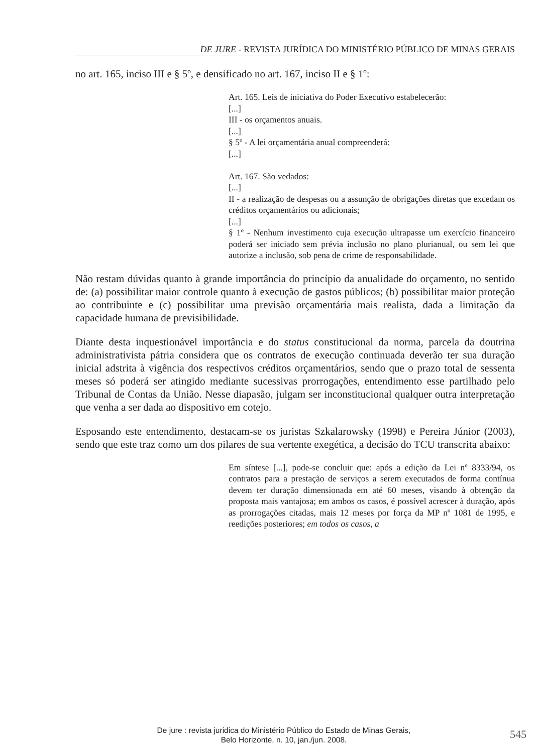DE JURE - REVISTA JURÍDICA DO MINISTÉRIO PÚBLICO DE MINAS GERAIS
no art. 165, inciso III e § 5º, e densificado no art. 167, inciso II e § 1º:
Art. 165. Leis de iniciativa do Poder Executivo estabelecerão:
[...]
III - os orçamentos anuais.
[...]
§ 5º - A lei orçamentária anual compreenderá:
[...]
Art. 167. São vedados:
[...]
II - a realização de despesas ou a assunção de obrigações diretas que excedam os créditos orçamentários ou adicionais;
[...]
§ 1º - Nenhum investimento cuja execução ultrapasse um exercício financeiro poderá ser iniciado sem prévia inclusão no plano plurianual, ou sem lei que autorize a inclusão, sob pena de crime de responsabilidade.
Não restam dúvidas quanto à grande importância do princípio da anualidade do orçamento, no sentido de: (a) possibilitar maior controle quanto à execução de gastos públicos; (b) possibilitar maior proteção ao contribuinte e (c) possibilitar uma previsão orçamentária mais realista, dada a limitação da capacidade humana de previsibilidade.
Diante desta inquestionável importância e do status constitucional da norma, parcela da doutrina administrativista pátria considera que os contratos de execução continuada deverão ter sua duração inicial adstrita à vigência dos respectivos créditos orçamentários, sendo que o prazo total de sessenta meses só poderá ser atingido mediante sucessivas prorrogações, entendimento esse partilhado pelo Tribunal de Contas da União. Nesse diapasão, julgam ser inconstitucional qualquer outra interpretação que venha a ser dada ao dispositivo em cotejo.
Esposando este entendimento, destacam-se os juristas Szkalarowsky (1998) e Pereira Júnior (2003), sendo que este traz como um dos pilares de sua vertente exegética, a decisão do TCU transcrita abaixo:
Em síntese [...], pode-se concluir que: após a edição da Lei nº 8333/94, os contratos para a prestação de serviços a serem executados de forma contínua devem ter duração dimensionada em até 60 meses, visando à obtenção da proposta mais vantajosa; em ambos os casos, é possível acrescer à duração, após as prorrogações citadas, mais 12 meses por força da MP nº 1081 de 1995, e reedições posteriores; em todos os casos, a
De jure : revista juridica do Ministério Público do Estado de Minas Gerais,
Belo Horizonte, n. 10, jan./jun. 2008.
545